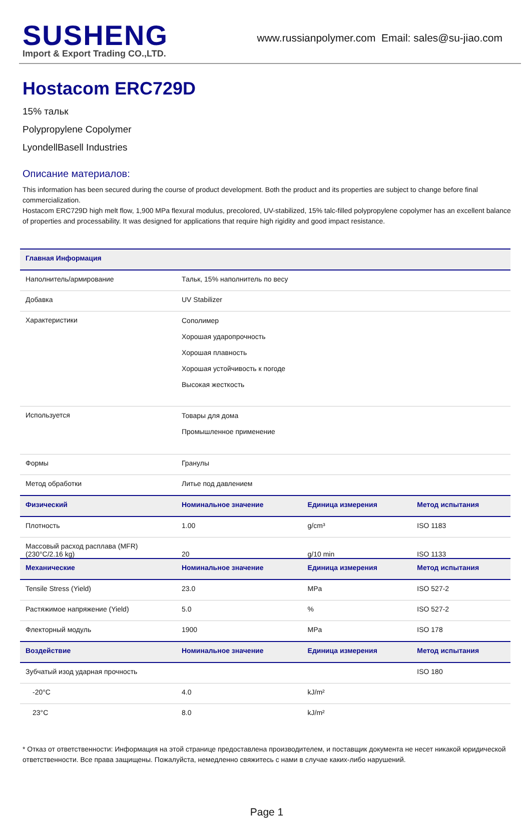SUSHENG
Import & Export Trading CO.,LTD.
www.russianpolymer.com Email: sales@su-jiao.com
Hostacom ERC729D
15% тальк
Polypropylene Copolymer
LyondellBasell Industries
Описание материалов:
This information has been secured during the course of product development. Both the product and its properties are subject to change before final commercialization.
Hostacom ERC729D high melt flow, 1,900 MPa flexural modulus, precolored, UV-stabilized, 15% talc-filled polypropylene copolymer has an excellent balance of properties and processability. It was designed for applications that require high rigidity and good impact resistance.
| Главная Информация | | | |
| --- | --- | --- | --- |
| Наполнитель/армирование | Тальк, 15% наполнитель по весу | | |
| Добавка | UV Stabilizer | | |
| Характеристики | Сополимер Хорошая ударопрочность Хорошая плавность Хорошая устойчивость к погоде Высокая жесткость | | |
| Используется | Товары для дома Промышленное применение | | |
| Формы | Гранулы | | |
| Метод обработки | Литье под давлением | | |
| Физический | Номинальное значение | Единица измерения | Метод испытания |
| Плотность | 1.00 | g/cm³ | ISO 1183 |
| Массовый расход расплава (MFR) (230°C/2.16 kg) | 20 | g/10 min | ISO 1133 |
| Механические | Номинальное значение | Единица измерения | Метод испытания |
| Tensile Stress (Yield) | 23.0 | MPa | ISO 527-2 |
| Растяжимое напряжение (Yield) | 5.0 | % | ISO 527-2 |
| Флекторный модуль | 1900 | MPa | ISO 178 |
| Воздействие | Номинальное значение | Единица измерения | Метод испытания |
| Зубчатый изод ударная прочность | | | ISO 180 |
| -20°C | 4.0 | kJ/m² | |
| 23°C | 8.0 | kJ/m² | |
* Отказ от ответственности: Информация на этой странице предоставлена производителем, и поставщик документа не несет никакой юридической ответственности. Все права защищены. Пожалуйста, немедленно свяжитесь с нами в случае каких-либо нарушений.
Page 1